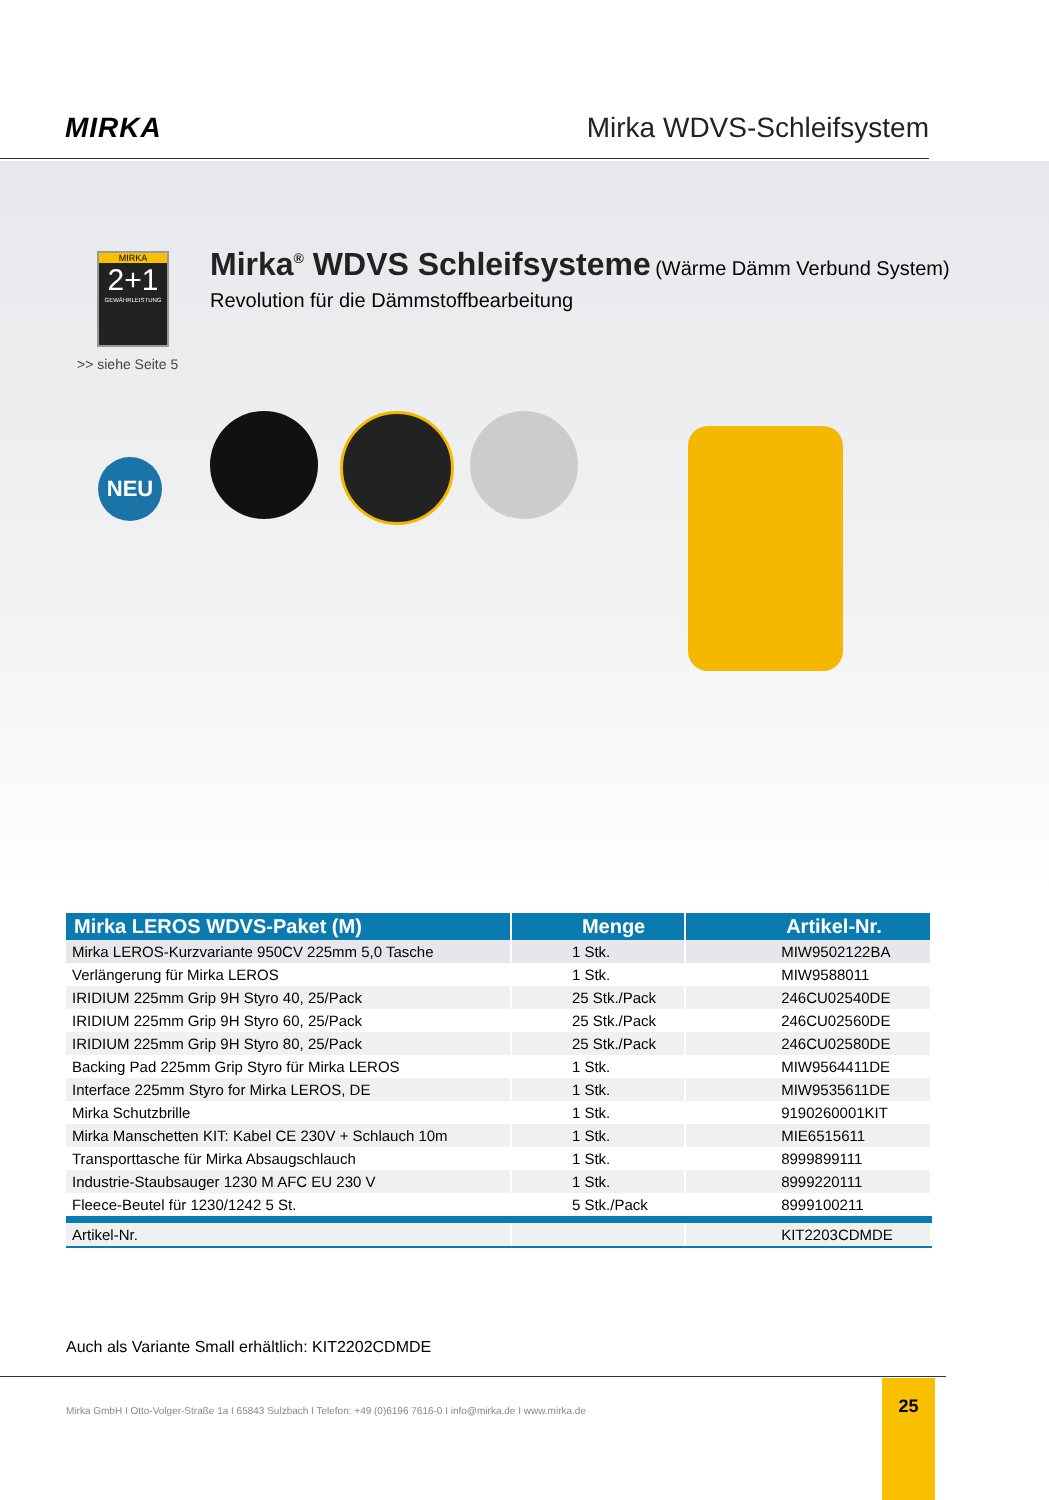MIRKA Mirka WDVS-Schleifsystem
MIRKA
2+1
GEWÄHRLEISTUNG
>> siehe Seite 5
Mirka<sup>®</sup> WDVS Schleifsysteme (Wärme Dämm Verbund System)
Revolution für die Dämmstoffbearbeitung
NEU
| Mirka LEROS WDVS-Paket (M) | Menge | Artikel-Nr. |
| --- | --- | --- |
| Mirka LEROS-Kurzvariante 950CV 225mm 5,0 Tasche | 1 Stk. | MIW9502122BA |
| Verlängerung für Mirka LEROS | 1 Stk. | MIW9588011 |
| IRIDIUM 225mm Grip 9H Styro 40, 25/Pack | 25 Stk./Pack | 246CU02540DE |
| IRIDIUM 225mm Grip 9H Styro 60, 25/Pack | 25 Stk./Pack | 246CU02560DE |
| IRIDIUM 225mm Grip 9H Styro 80, 25/Pack | 25 Stk./Pack | 246CU02580DE |
| Backing Pad 225mm Grip Styro für Mirka LEROS | 1 Stk. | MIW9564411DE |
| Interface 225mm Styro for Mirka LEROS, DE | 1 Stk. | MIW9535611DE |
| Mirka Schutzbrille | 1 Stk. | 9190260001KIT |
| Mirka Manschetten KIT: Kabel CE 230V + Schlauch 10m | 1 Stk. | MIE6515611 |
| Transporttasche für Mirka Absaugschlauch | 1 Stk. | 8999899111 |
| Industrie-Staubsauger 1230 M AFC EU 230 V | 1 Stk. | 8999220111 |
| Fleece-Beutel für 1230/1242 5 St. | 5 Stk./Pack | 8999100211 |
| Artikel-Nr. | | KIT2203CDMDE |
Auch als Variante Small erhältlich: KIT2202CDMDE
Mirka GmbH I Otto-Volger-Straße 1a I 65843 Sulzbach I Telefon: +49 (0)6196 7616-0 I info@mirka.de I www.mirka.de
25